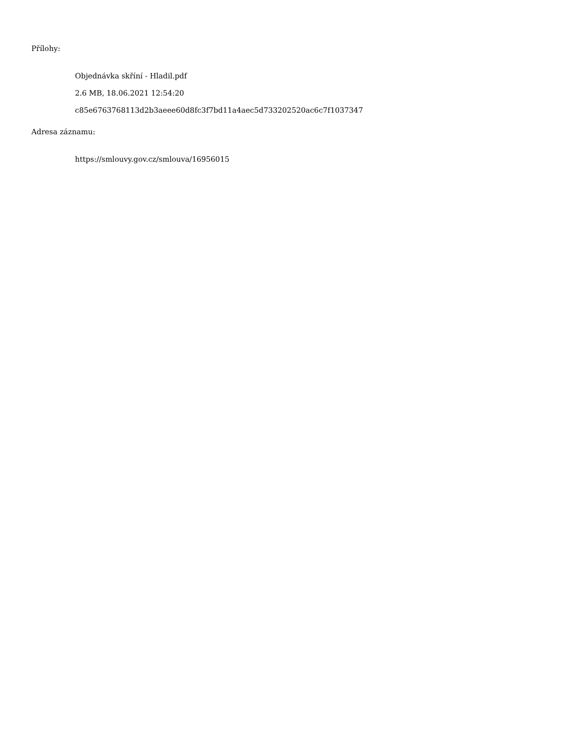Přílohy:
Objednávka skříní - Hladil.pdf
2.6 MB, 18.06.2021 12:54:20
c85e6763768113d2b3aeee60d8fc3f7bd11a4aec5d733202520ac6c7f1037347
Adresa záznamu:
https://smlouvy.gov.cz/smlouva/16956015